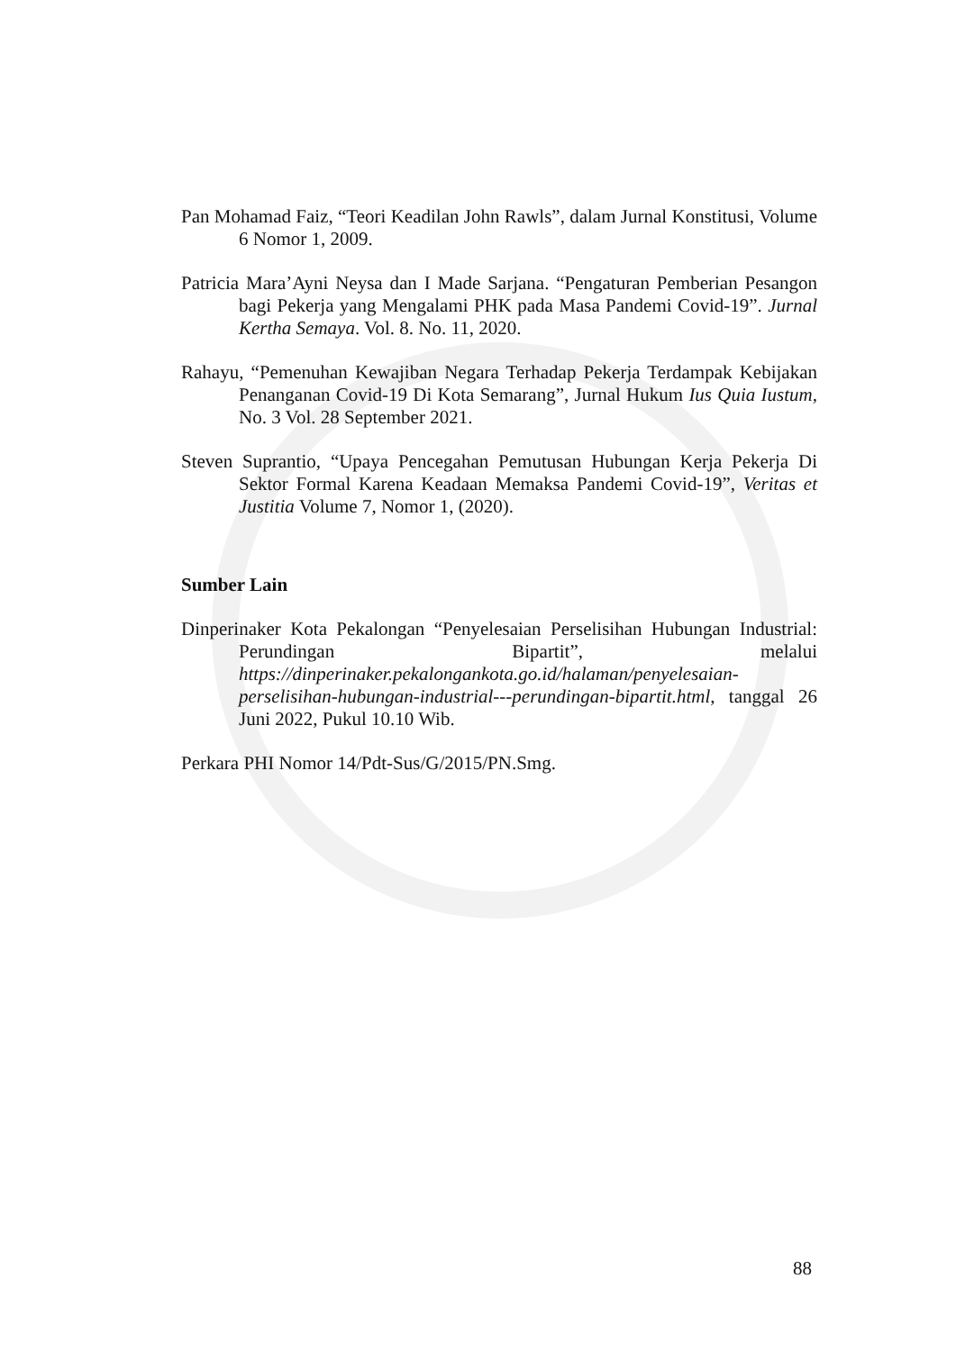Pan Mohamad Faiz, “Teori Keadilan John Rawls”, dalam Jurnal Konstitusi, Volume 6 Nomor 1, 2009.
Patricia Mara’Ayni Neysa dan I Made Sarjana. “Pengaturan Pemberian Pesangon bagi Pekerja yang Mengalami PHK pada Masa Pandemi Covid-19”. Jurnal Kertha Semaya. Vol. 8. No. 11, 2020.
Rahayu, “Pemenuhan Kewajiban Negara Terhadap Pekerja Terdampak Kebijakan Penanganan Covid-19 Di Kota Semarang”, Jurnal Hukum Ius Quia Iustum, No. 3 Vol. 28 September 2021.
Steven Suprantio, “Upaya Pencegahan Pemutusan Hubungan Kerja Pekerja Di Sektor Formal Karena Keadaan Memaksa Pandemi Covid-19”, Veritas et Justitia Volume 7, Nomor 1, (2020).
Sumber Lain
Dinperinaker Kota Pekalongan “Penyelesaian Perselisihan Hubungan Industrial: Perundingan Bipartit”, melalui https://dinperinaker.pekalongankota.go.id/halaman/penyelesaian-perselisihan-hubungan-industrial---perundingan-bipartit.html, tanggal 26 Juni 2022, Pukul 10.10 Wib.
Perkara PHI Nomor 14/Pdt-Sus/G/2015/PN.Smg.
88